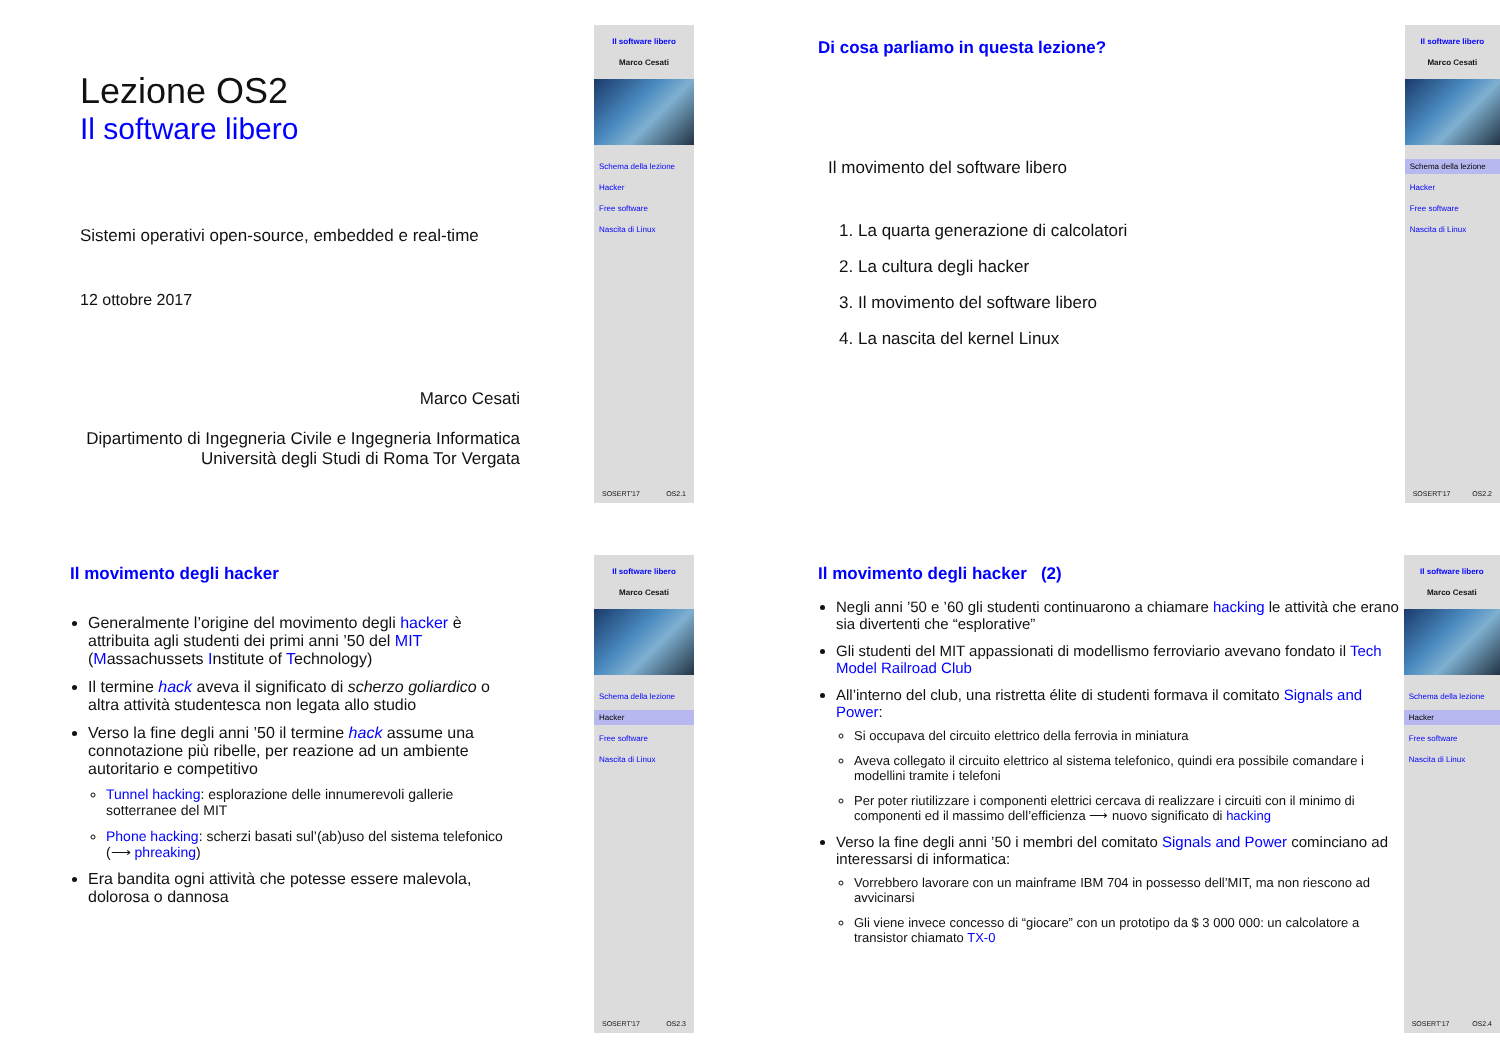Lezione OS2
Il software libero
Sistemi operativi open-source, embedded e real-time
12 ottobre 2017
Marco Cesati
Dipartimento di Ingegneria Civile e Ingegneria Informatica
Università degli Studi di Roma Tor Vergata
Il software libero
Marco Cesati
Schema della lezione
Hacker
Free software
Nascita di Linux
SOSERT'17 OS2.1
Di cosa parliamo in questa lezione?
Il movimento del software libero
1. La quarta generazione di calcolatori
2. La cultura degli hacker
3. Il movimento del software libero
4. La nascita del kernel Linux
Il software libero
Marco Cesati
Schema della lezione
Hacker
Free software
Nascita di Linux
SOSERT'17 OS2.2
Il movimento degli hacker
Generalmente l’origine del movimento degli hacker è attribuita agli studenti dei primi anni ’50 del MIT (Massachussets Institute of Technology)
Il termine hack aveva il significato di scherzo goliardico o altra attività studentesca non legata allo studio
Verso la fine degli anni ’50 il termine hack assume una connotazione più ribelle, per reazione ad un ambiente autoritario e competitivo
Tunnel hacking: esplorazione delle innumerevoli gallerie sotterranee del MIT
Phone hacking: scherzi basati sul’(ab)uso del sistema telefonico (⟶ phreaking)
Era bandita ogni attività che potesse essere malevola, dolorosa o dannosa
Il software libero
Marco Cesati
Schema della lezione
Hacker
Free software
Nascita di Linux
SOSERT'17 OS2.3
Il movimento degli hacker (2)
Negli anni ’50 e ’60 gli studenti continuarono a chiamare hacking le attività che erano sia divertenti che “esplorative”
Gli studenti del MIT appassionati di modellismo ferroviario avevano fondato il Tech Model Railroad Club
All’interno del club, una ristretta élite di studenti formava il comitato Signals and Power:
Si occupava del circuito elettrico della ferrovia in miniatura
Aveva collegato il circuito elettrico al sistema telefonico, quindi era possibile comandare i modellini tramite i telefoni
Per poter riutilizzare i componenti elettrici cercava di realizzare i circuiti con il minimo di componenti ed il massimo dell’efficienza ⟶ nuovo significato di hacking
Verso la fine degli anni ’50 i membri del comitato Signals and Power cominciano ad interessarsi di informatica:
Vorrebbero lavorare con un mainframe IBM 704 in possesso dell’MIT, ma non riescono ad avvicinarsi
Gli viene invece concesso di “giocare” con un prototipo da $ 3 000 000: un calcolatore a transistor chiamato TX-0
Il software libero
Marco Cesati
Schema della lezione
Hacker
Free software
Nascita di Linux
SOSERT'17 OS2.4